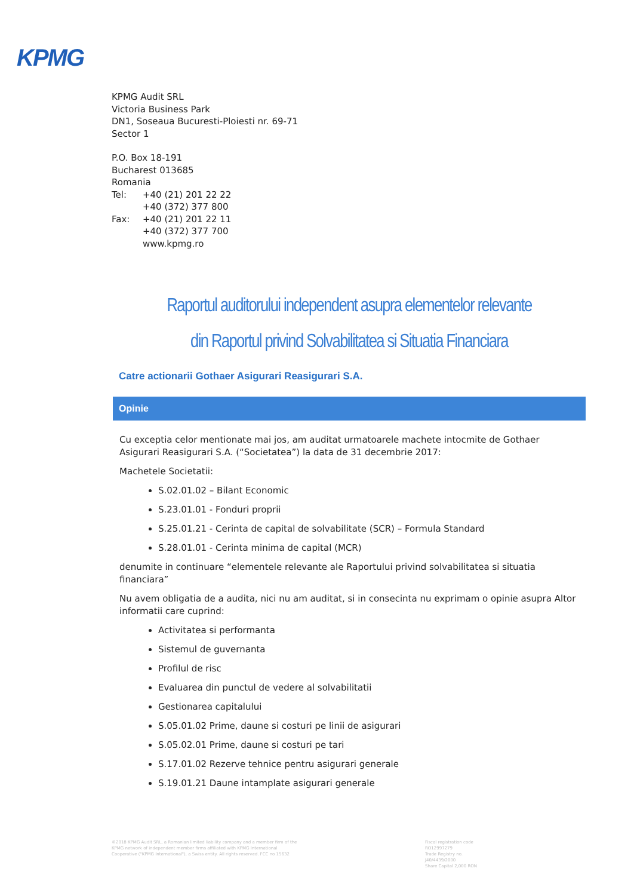KPMG
KPMG Audit SRL
Victoria Business Park
DN1, Soseaua Bucuresti-Ploiesti nr. 69-71
Sector 1
P.O. Box 18-191
Bucharest 013685
Romania
Tel: +40 (21) 201 22 22
+40 (372) 377 800
Fax: +40 (21) 201 22 11
+40 (372) 377 700
www.kpmg.ro
Raportul auditorului independent asupra elementelor relevante
din Raportul privind Solvabilitatea si Situatia Financiara
Catre actionarii Gothaer Asigurari Reasigurari S.A.
Opinie
Cu exceptia celor mentionate mai jos, am auditat urmatoarele machete intocmite de Gothaer Asigurari Reasigurari S.A. (“Societatea”) la data de 31 decembrie 2017:
Machetele Societatii:
S.02.01.02 – Bilant Economic
S.23.01.01 - Fonduri proprii
S.25.01.21 - Cerinta de capital de solvabilitate (SCR) – Formula Standard
S.28.01.01 - Cerinta minima de capital (MCR)
denumite in continuare “elementele relevante ale Raportului privind solvabilitatea si situatia financiara”
Nu avem obligatia de a audita, nici nu am auditat, si in consecinta nu exprimam o opinie asupra Altor informatii care cuprind:
Activitatea si performanta
Sistemul de guvernanta
Profilul de risc
Evaluarea din punctul de vedere al solvabilitatii
Gestionarea capitalului
S.05.01.02 Prime, daune si costuri pe linii de asigurari
S.05.02.01 Prime, daune si costuri pe tari
S.17.01.02 Rezerve tehnice pentru asigurari generale
S.19.01.21 Daune intamplate asigurari generale
©2018 KPMG Audit SRL, a Romanian limited liability company and a member firm of the KPMG network of independent member firms affiliated with KPMG International Cooperative ("KPMG International"), a Swiss entity. All rights reserved. FCC no 15632
Fiscal registration code RO12997279
Trade Registry no. J40/4439/2000
Share Capital 2,000 RON